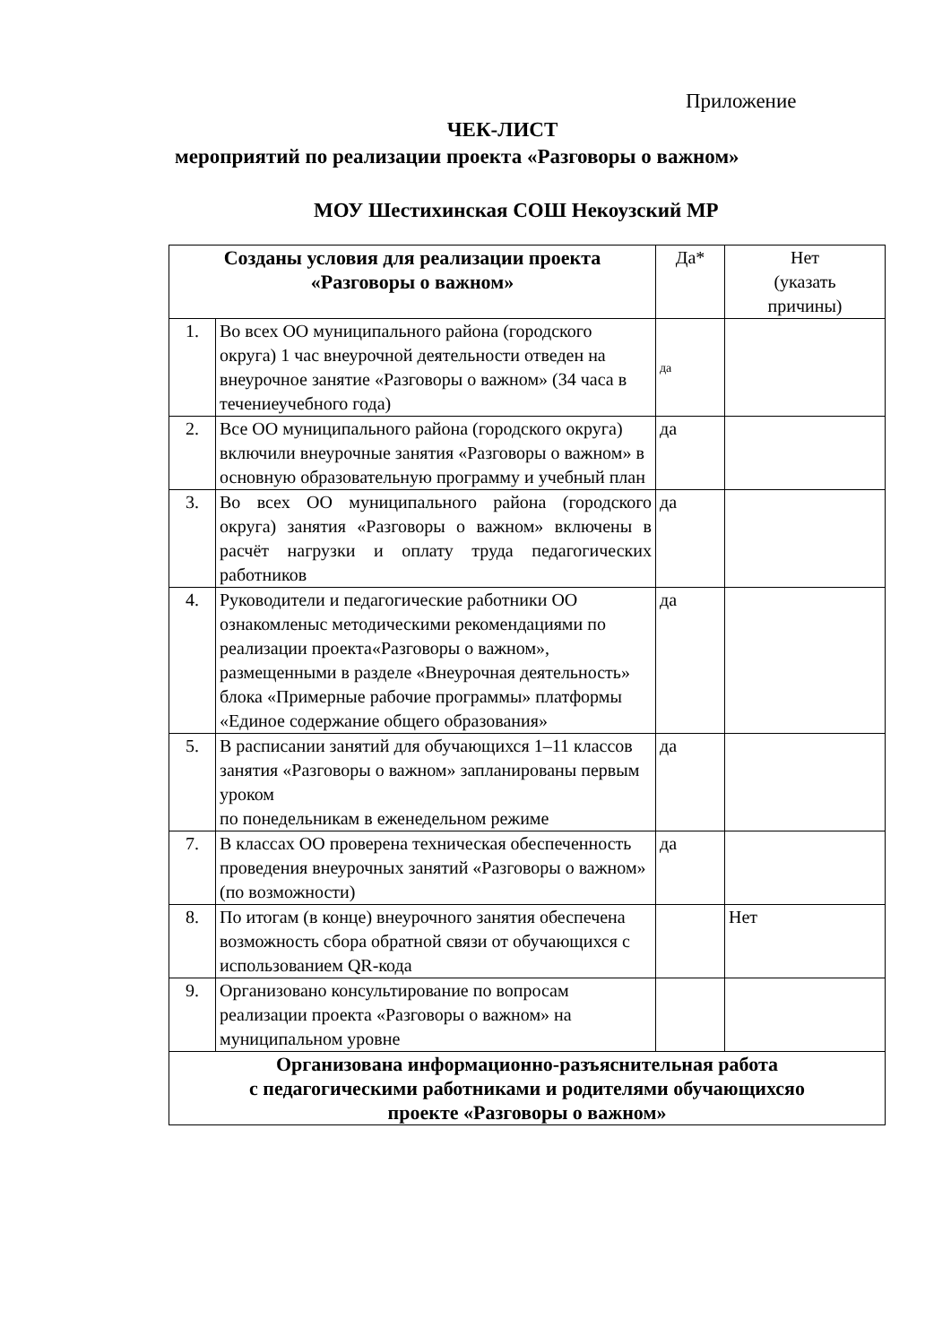Приложение
ЧЕК-ЛИСТ
мероприятий по реализации проекта «Разговоры о важном»
МОУ Шестихинская СОШ Некоузский МР
| Созданы условия для реализации проекта «Разговоры о важном» | | Да* | Нет (указать причины) |
| 1. | Во всех ОО муниципального района (городского округа) 1 час внеурочной деятельности отведен на внеурочное занятие «Разговоры о важном» (34 часа в течениеучебного года) | да | |
| 2. | Все ОО муниципального района (городского округа) включили внеурочные занятия «Разговоры о важном» в основную образовательную программу и учебный план | да | |
| 3. | Во всех ОО муниципального района (городского округа) занятия «Разговоры о важном» включены в расчёт нагрузки и оплату труда педагогических работников | да | |
| 4. | Руководители и педагогические работники ОО ознакомленыс методическими рекомендациями по реализации проекта«Разговоры о важном», размещенными в разделе «Внеурочная деятельность» блока «Примерные рабочие программы» платформы «Единое содержание общего образования» | да | |
| 5. | В расписании занятий для обучающихся 1–11 классов занятия «Разговоры о важном» запланированы первым уроком по понедельникам в еженедельном режиме | да | |
| 7. | В классах ОО проверена техническая обеспеченность проведения внеурочных занятий «Разговоры о важном» (по возможности) | да | |
| 8. | По итогам (в конце) внеурочного занятия обеспечена возможность сбора обратной связи от обучающихся с использованием QR-кода | | Нет |
| 9. | Организовано консультирование по вопросам реализации проекта «Разговоры о важном» на муниципальном уровне | | |
| Организована информационно-разъяснительная работа с педагогическими работниками и родителями обучающихсяо проекте «Разговоры о важном» | | | |